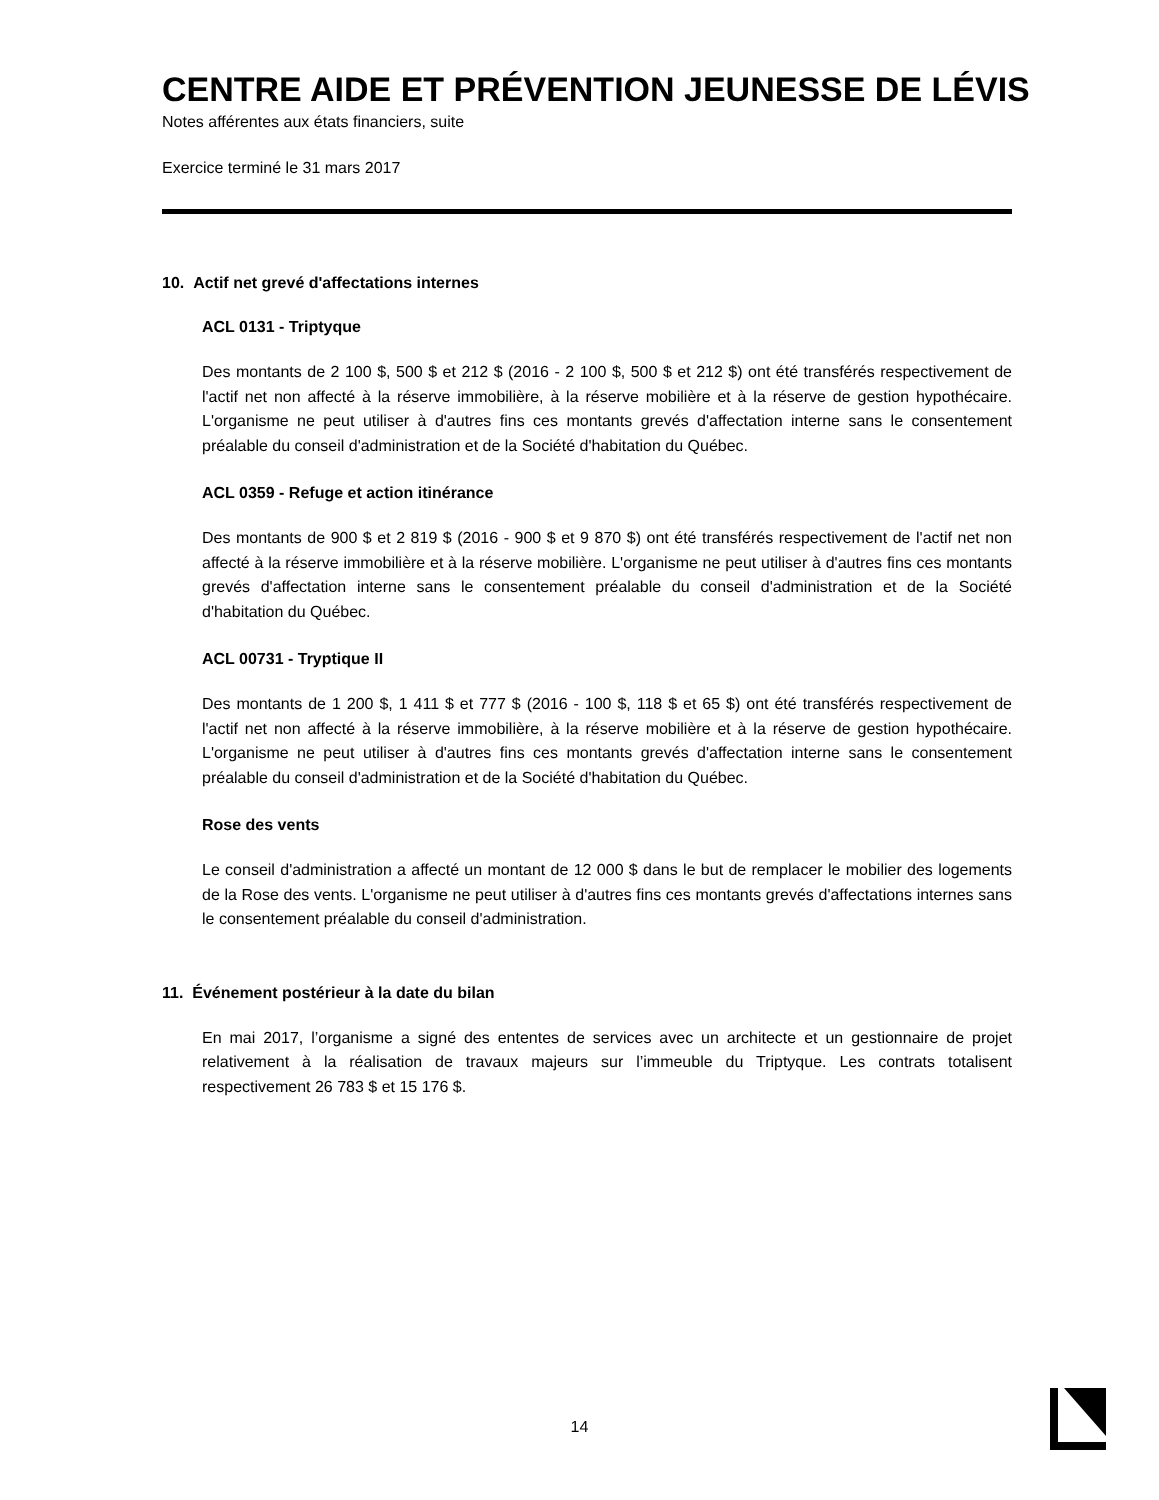CENTRE AIDE ET PRÉVENTION JEUNESSE DE LÉVIS
Notes afférentes aux états financiers, suite
Exercice terminé le 31 mars 2017
10. Actif net grevé d'affectations internes
ACL 0131 - Triptyque
Des montants de 2 100 $, 500 $ et 212 $ (2016 - 2 100 $, 500 $ et 212 $) ont été transférés respectivement de l'actif net non affecté à la réserve immobilière, à la réserve mobilière et à la réserve de gestion hypothécaire. L'organisme ne peut utiliser à d'autres fins ces montants grevés d'affectation interne sans le consentement préalable du conseil d'administration et de la Société d'habitation du Québec.
ACL 0359 - Refuge et action itinérance
Des montants de 900 $ et 2 819 $ (2016 - 900 $ et 9 870 $) ont été transférés respectivement de l'actif net non affecté à la réserve immobilière et à la réserve mobilière. L'organisme ne peut utiliser à d'autres fins ces montants grevés d'affectation interne sans le consentement préalable du conseil d'administration et de la Société d'habitation du Québec.
ACL 00731 - Tryptique II
Des montants de 1 200 $, 1 411 $ et 777 $ (2016 - 100 $, 118 $ et 65 $) ont été transférés respectivement de l'actif net non affecté à la réserve immobilière, à la réserve mobilière et à la réserve de gestion hypothécaire. L'organisme ne peut utiliser à d'autres fins ces montants grevés d'affectation interne sans le consentement préalable du conseil d'administration et de la Société d'habitation du Québec.
Rose des vents
Le conseil d'administration a affecté un montant de 12 000 $ dans le but de remplacer le mobilier des logements de la Rose des vents. L'organisme ne peut utiliser à d'autres fins ces montants grevés d'affectations internes sans le consentement préalable du conseil d'administration.
11. Événement postérieur à la date du bilan
En mai 2017, l’organisme a signé des ententes de services avec un architecte et un gestionnaire de projet relativement à la réalisation de travaux majeurs sur l’immeuble du Triptyque. Les contrats totalisent respectivement 26 783 $ et 15 176 $.
14